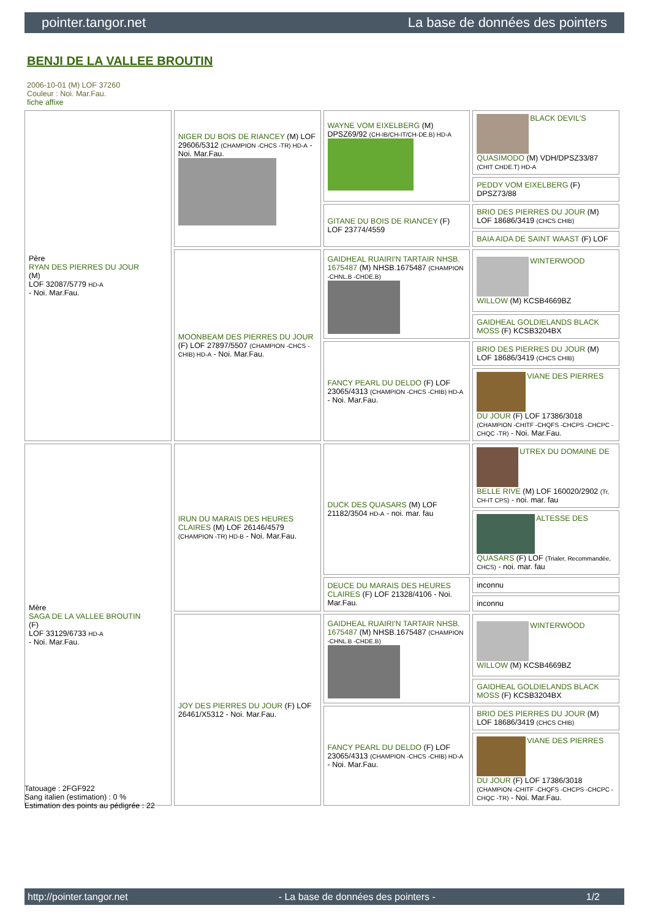pointer.tangor.net La base de données des pointers
BENJI DE LA VALLEE BROUTIN
2006-10-01 (M) LOF 37260
Couleur : Noi. Mar.Fau.
fiche affixe
| Père RYAN DES PIERRES DU JOUR (M) LOF 32087/5779 HD-A - Noi. Mar.Fau. | NIGER DU BOIS DE RIANCEY (M) LOF 29606/5312 (CHAMPION -CHCS -TR) HD-A - Noi. Mar.Fau. | WAYNE VOM EIXELBERG (M) DPSZ69/92 (CH-IB/CH-IT/CH-DE.B) HD-A | BLACK DEVIL'S QUASIMODO (M) VDH/DPSZ33/87 (CHIT CHDE.T) HD-A |
| | | | PEDDY VOM EIXELBERG (F) DPSZ73/88 |
| | | GITANE DU BOIS DE RIANCEY (F) LOF 23774/4559 | BRIO DES PIERRES DU JOUR (M) LOF 18686/3419 (CHCS CHIB) |
| | | | BAIA AIDA DE SAINT WAAST (F) LOF |
| | MOONBEAM DES PIERRES DU JOUR (F) LOF 27897/5507 (CHAMPION -CHCS -CHIB) HD-A - Noi. Mar.Fau. | GAIDHEAL RUAIRI'N TARTAIR NHSB. 1675487 (M) NHSB.1675487 (CHAMPION -CHNL.B -CHDE.B) | WINTERWOOD WILLOW (M) KCSB4669BZ |
| | | | GAIDHEAL GOLDIELANDS BLACK MOSS (F) KCSB3204BX |
| | | FANCY PEARL DU DELDO (F) LOF 23065/4313 (CHAMPION -CHCS -CHIB) HD-A - Noi. Mar.Fau. | BRIO DES PIERRES DU JOUR (M) LOF 18686/3419 (CHCS CHIB) |
| | | | VIANE DES PIERRES DU JOUR (F) LOF 17386/3018 (CHAMPION -CHITF -CHQFS -CHCPS -CHCPC -CHQC -TR) - Noi. Mar.Fau. |
| Mère SAGA DE LA VALLEE BROUTIN (F) LOF 33129/6733 HD-A - Noi. Mar.Fau. | IRUN DU MARAIS DES HEURES CLAIRES (M) LOF 26146/4579 (CHAMPION -TR) HD-B - Noi. Mar.Fau. | DUCK DES QUASARS (M) LOF 21182/3504 HD-A - noi. mar. fau | UTREX DU DOMAINE DE BELLE RIVE (M) LOF 160020/2902 (Tr, CH-IT CPS) - noi. mar. fau |
| | | | ALTESSE DES QUASARS (F) LOF (Trialer, Recommandée, CHCS) - noi. mar. fau |
| | | DEUCE DU MARAIS DES HEURES CLAIRES (F) LOF 21328/4106 - Noi. Mar.Fau. | inconnu |
| | | | inconnu |
| | JOY DES PIERRES DU JOUR (F) LOF 26461/X5312 - Noi. Mar.Fau. | GAIDHEAL RUAIRI'N TARTAIR NHSB. 1675487 (M) NHSB.1675487 (CHAMPION -CHNL.B -CHDE.B) | WINTERWOOD WILLOW (M) KCSB4669BZ |
| | | | GAIDHEAL GOLDIELANDS BLACK MOSS (F) KCSB3204BX |
| | | FANCY PEARL DU DELDO (F) LOF 23065/4313 (CHAMPION -CHCS -CHIB) HD-A - Noi. Mar.Fau. | BRIO DES PIERRES DU JOUR (M) LOF 18686/3419 (CHCS CHIB) |
| | | | VIANE DES PIERRES DU JOUR (F) LOF 17386/3018 (CHAMPION -CHITF -CHQFS -CHCPS -CHCPC -CHQC -TR) - Noi. Mar.Fau. |
Tatouage : 2FGF922
Sang italien (estimation) : 0 %
Estimation des points au pédigrée : 22
http://pointer.tangor.net - La base de données des pointers - 1/2